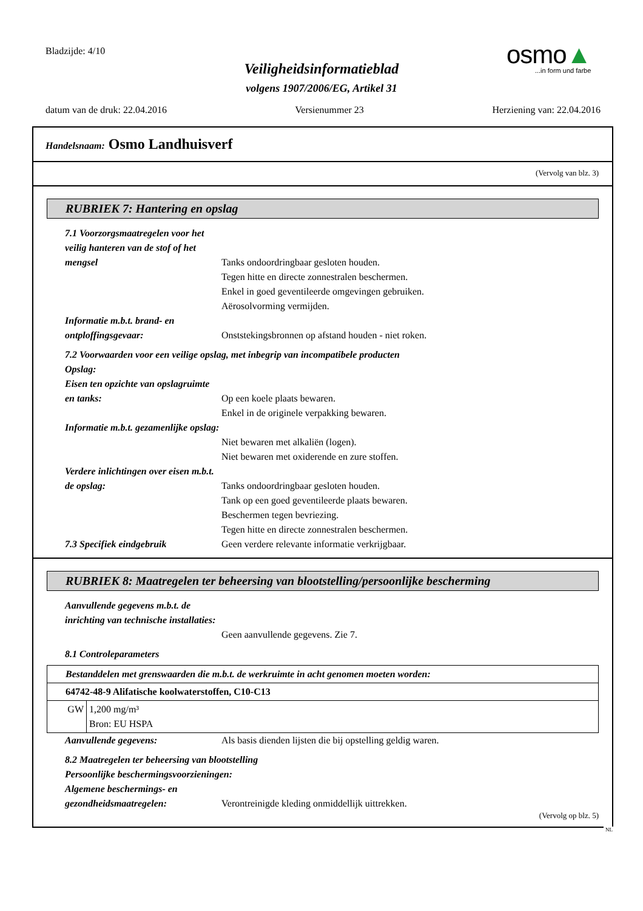Bladzijde: 4/10
Veiligheidsinformatieblad
volgens 1907/2006/EG, Artikel 31
osmo▲
...in form und farbe
datum van de druk: 22.04.2016 Versienummer 23 Herziening van: 22.04.2016
Handelsnaam: Osmo Landhuisverf
(Vervolg van blz. 3)
RUBRIEK 7: Hantering en opslag
7.1 Voorzorgsmaatregelen voor het veilig hanteren van de stof of het mengsel
Tanks ondoordringbaar gesloten houden.
Tegen hitte en directe zonnestralen beschermen.
Enkel in goed geventileerde omgevingen gebruiken.
Aërosolvorming vermijden.
Informatie m.b.t. brand- en ontploffingsgevaar:
Onststekingsbronnen op afstand houden - niet roken.
7.2 Voorwaarden voor een veilige opslag, met inbegrip van incompatibele producten
Opslag:
Eisen ten opzichte van opslagruimte en tanks:
Op een koele plaats bewaren.
Enkel in de originele verpakking bewaren.
Informatie m.b.t. gezamenlijke opslag:
Niet bewaren met alkaliën (logen).
Niet bewaren met oxiderende en zure stoffen.
Verdere inlichtingen over eisen m.b.t. de opslag:
Tanks ondoordringbaar gesloten houden.
Tank op een goed geventileerde plaats bewaren.
Beschermen tegen bevriezing.
Tegen hitte en directe zonnestralen beschermen.
7.3 Specifiek eindgebruik Geen verdere relevante informatie verkrijgbaar.
RUBRIEK 8: Maatregelen ter beheersing van blootstelling/persoonlijke bescherming
Aanvullende gegevens m.b.t. de inrichting van technische installaties:
Geen aanvullende gegevens. Zie 7.
8.1 Controleparameters
| Bestanddelen met grenswaarden die m.b.t. de werkruimte in acht genomen moeten worden: | |
| 64742-48-9 Alifatische koolwaterstoffen, C10-C13 | |
| GW | 1,200 mg/m³ Bron: EU HSPA |
Aanvullende gegevens: Als basis dienden lijsten die bij opstelling geldig waren.
8.2 Maatregelen ter beheersing van blootstelling
Persoonlijke beschermingsvoorzieningen:
Algemene beschermings- en gezondheidsmaatregelen:
Verontreinigde kleding onmiddellijk uittrekken.
(Vervolg op blz. 5)
NL